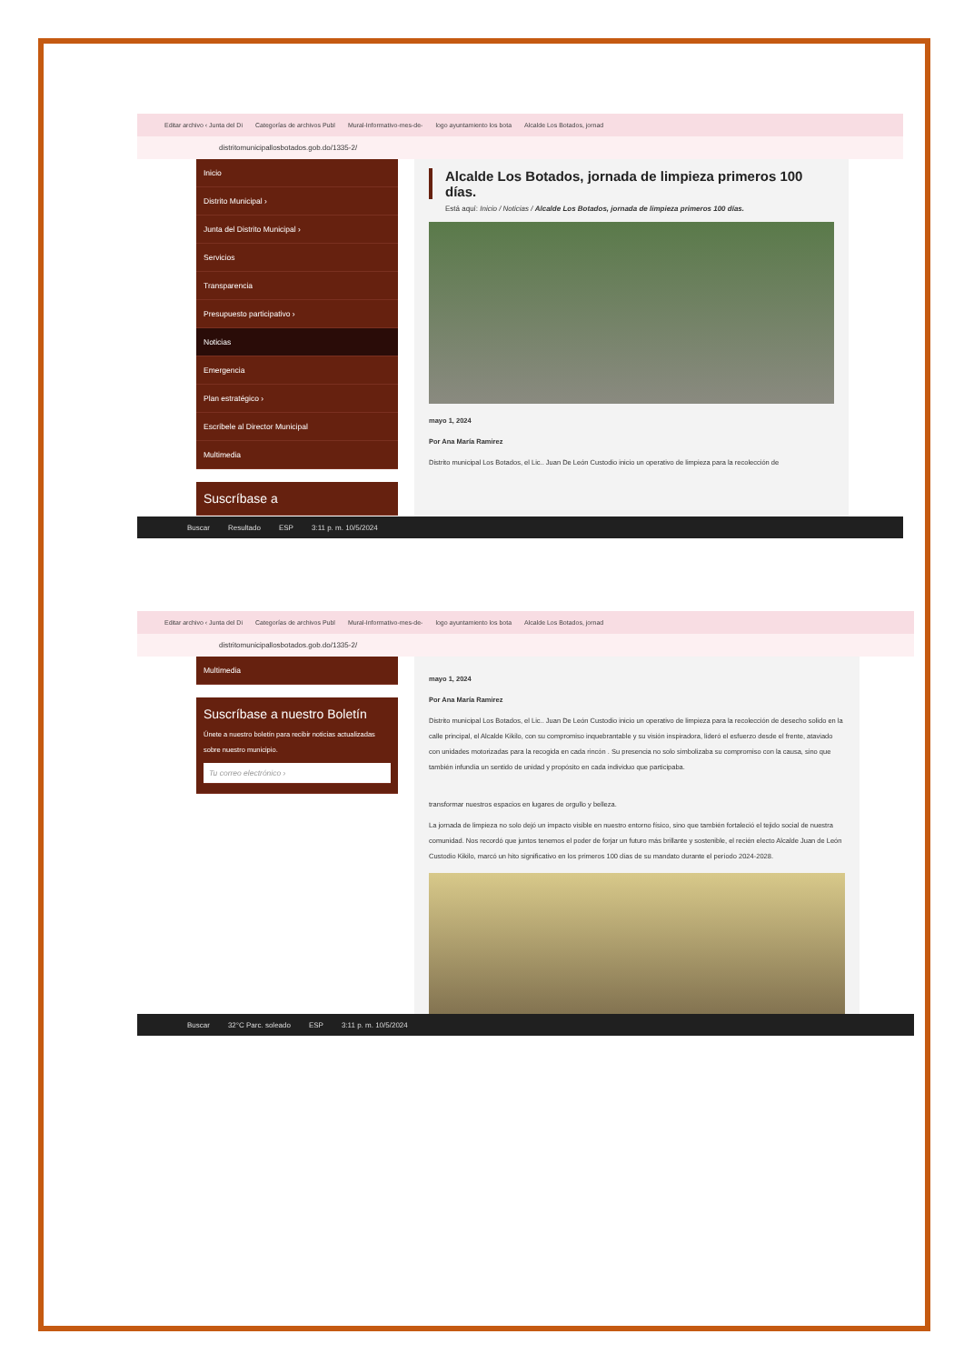Editar archivo ‹ Junta del Di Categorías de archivos Publ Mural-Informativo-mes-de- logo ayuntamiento los bota Alcalde Los Botados, jornad
distritomunicipallosbotados.gob.do/1335-2/
Inicio
Distrito Municipal ›
Junta del Distrito Municipal ›
Servicios
Transparencia
Presupuesto participativo ›
Noticias
Emergencia
Plan estratégico ›
Escríbele al Director Municipal
Multimedia
Suscríbase a
Alcalde Los Botados, jornada de limpieza primeros 100 días.
Está aquí: Inicio / Noticias / Alcalde Los Botados, jornada de limpieza primeros 100 días.
mayo 1, 2024
Por Ana María Ramirez
Distrito municipal Los Botados, el Lic.. Juan De León Custodio inicio un operativo de limpieza para la recolección de
Buscar Resultado ESP 3:11 p. m. 10/5/2024
Editar archivo ‹ Junta del Di Categorías de archivos Publ Mural-Informativo-mes-de- logo ayuntamiento los bota Alcalde Los Botados, jornad
distritomunicipallosbotados.gob.do/1335-2/
Multimedia
Suscríbase a nuestro Boletín
Únete a nuestro boletín para recibir noticias actualizadas sobre nuestro municipio.
Tu correo electrónico ›
mayo 1, 2024
Por Ana María Ramirez
Distrito municipal Los Botados, el Lic.. Juan De León Custodio inicio un operativo de limpieza para la recolección de desecho solido en la calle principal, el Alcalde Kikilo, con su compromiso inquebrantable y su visión inspiradora, lideró el esfuerzo desde el frente, ataviado con unidades motorizadas para la recogida en cada rincón . Su presencia no solo simbolizaba su compromiso con la causa, sino que también infundía un sentido de unidad y propósito en cada individuo que participaba.
transformar nuestros espacios en lugares de orgullo y belleza.
La jornada de limpieza no solo dejó un impacto visible en nuestro entorno físico, sino que también fortaleció el tejido social de nuestra comunidad. Nos recordó que juntos tenemos el poder de forjar un futuro más brillante y sostenible, el recién electo Alcalde Juan de León Custodio Kikilo, marcó un hito significativo en los primeros 100 días de su mandato durante el período 2024-2028.
Buscar 32°C Parc. soleado ESP 3:11 p. m. 10/5/2024